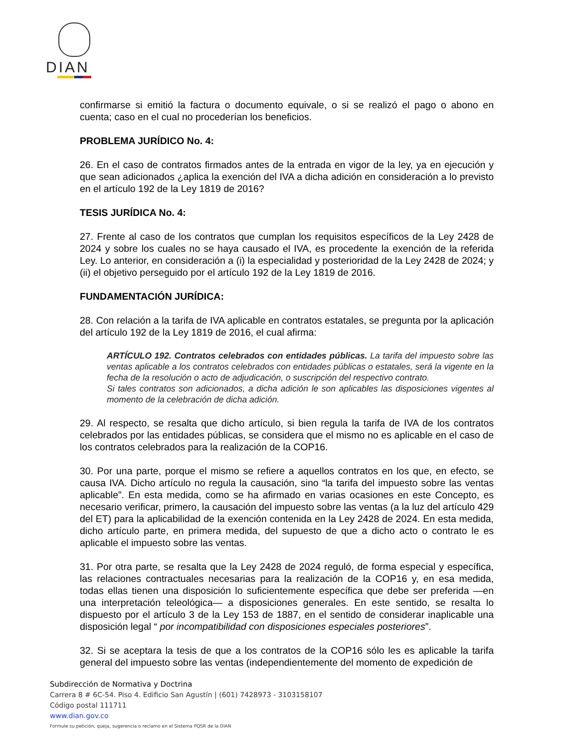DIAN
confirmarse si emitió la factura o documento equivale, o si se realizó el pago o abono en cuenta; caso en el cual no procederían los beneficios.
PROBLEMA JURÍDICO No. 4:
26. En el caso de contratos firmados antes de la entrada en vigor de la ley, ya en ejecución y que sean adicionados ¿aplica la exención del IVA a dicha adición en consideración a lo previsto en el artículo 192 de la Ley 1819 de 2016?
TESIS JURÍDICA No. 4:
27. Frente al caso de los contratos que cumplan los requisitos específicos de la Ley 2428 de 2024 y sobre los cuales no se haya causado el IVA, es procedente la exención de la referida Ley. Lo anterior, en consideración a (i) la especialidad y posterioridad de la Ley 2428 de 2024; y (ii) el objetivo perseguido por el artículo 192 de la Ley 1819 de 2016.
FUNDAMENTACIÓN JURÍDICA:
28. Con relación a la tarifa de IVA aplicable en contratos estatales, se pregunta por la aplicación del artículo 192 de la Ley 1819 de 2016, el cual afirma:
ARTÍCULO 192. Contratos celebrados con entidades públicas. La tarifa del impuesto sobre las ventas aplicable a los contratos celebrados con entidades públicas o estatales, será la vigente en la fecha de la resolución o acto de adjudicación, o suscripción del respectivo contrato.
Si tales contratos son adicionados, a dicha adición le son aplicables las disposiciones vigentes al momento de la celebración de dicha adición.
29. Al respecto, se resalta que dicho artículo, si bien regula la tarifa de IVA de los contratos celebrados por las entidades públicas, se considera que el mismo no es aplicable en el caso de los contratos celebrados para la realización de la COP16.
30. Por una parte, porque el mismo se refiere a aquellos contratos en los que, en efecto, se causa IVA. Dicho artículo no regula la causación, sino “la tarifa del impuesto sobre las ventas aplicable”. En esta medida, como se ha afirmado en varias ocasiones en este Concepto, es necesario verificar, primero, la causación del impuesto sobre las ventas (a la luz del artículo 429 del ET) para la aplicabilidad de la exención contenida en la Ley 2428 de 2024. En esta medida, dicho artículo parte, en primera medida, del supuesto de que a dicho acto o contrato le es aplicable el impuesto sobre las ventas.
31. Por otra parte, se resalta que la Ley 2428 de 2024 reguló, de forma especial y específica, las relaciones contractuales necesarias para la realización de la COP16 y, en esa medida, todas ellas tienen una disposición lo suficientemente específica que debe ser preferida —en una interpretación teleológica— a disposiciones generales. En este sentido, se resalta lo dispuesto por el artículo 3 de la Ley 153 de 1887, en el sentido de considerar inaplicable una disposición legal “ por incompatibilidad con disposiciones especiales posteriores”.
32. Si se aceptara la tesis de que a los contratos de la COP16 sólo les es aplicable la tarifa general del impuesto sobre las ventas (independientemente del momento de expedición de
Subdirección de Normativa y Doctrina
Carrera 8 # 6C-54. Piso 4. Edificio San Agustín | (601) 7428973 - 3103158107
Código postal 111711
www.dian.gov.co
Formule su petición, queja, sugerencia o reclamo en el Sistema PQSR de la DIAN